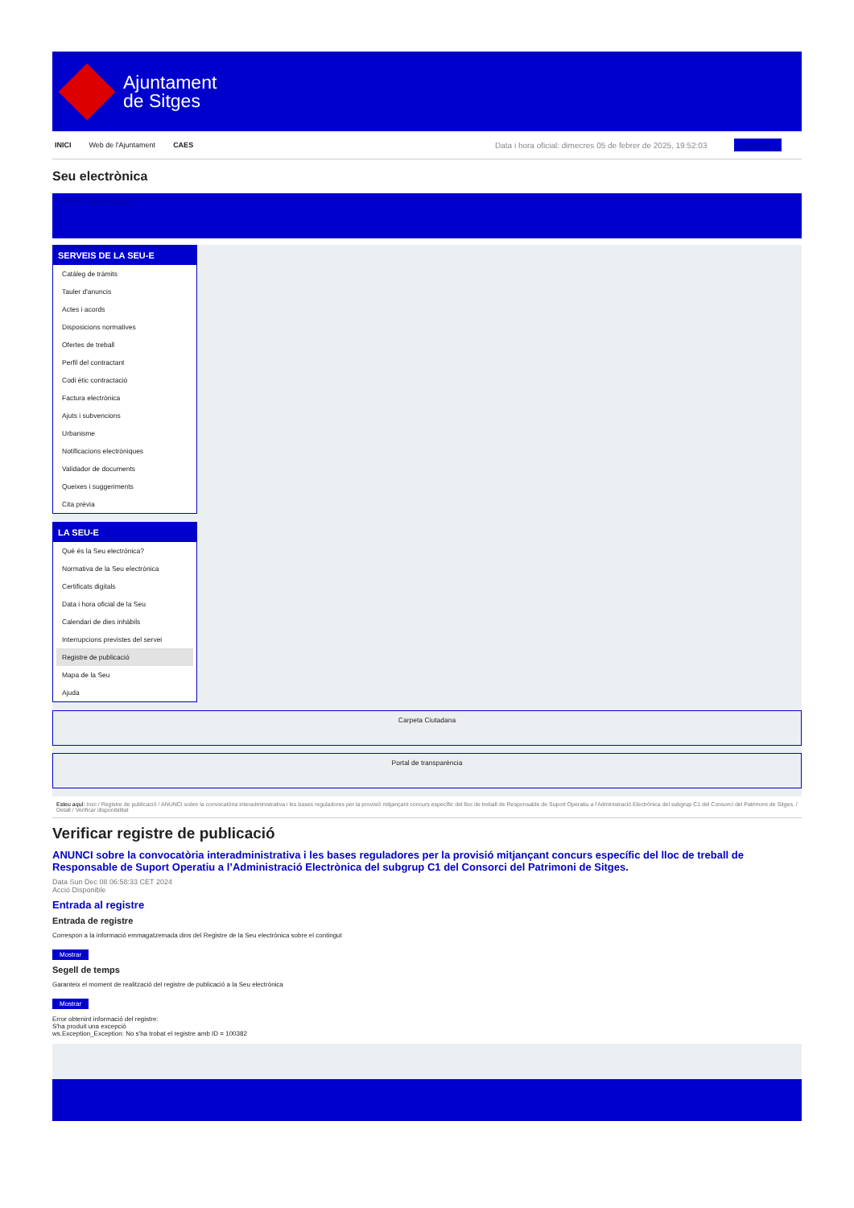Ajuntament
de Sitges
INICI Web de l'Ajuntament CAES Data i hora oficial: dimecres 05 de febrer de 2025, 19:52:03 Directorio
Seu electrònica
Obtenir còpia autèntica
SERVEIS DE LA SEU-E
Catàleg de tràmits
Tauler d'anuncis
Actes i acords
Disposicions normatives
Ofertes de treball
Perfil del contractant
Codi ètic contractació
Factura electrònica
Ajuts i subvencions
Urbanisme
Notificacions electròniques
Validador de documents
Queixes i suggeriments
Cita prèvia
LA SEU-E
Què és la Seu electrònica?
Normativa de la Seu electrònica
Certificats digitals
Data i hora oficial de la Seu
Calendari de dies inhàbils
Interrupcions previstes del servei
Registre de publicació
Mapa de la Seu
Ajuda
Carpeta Ciutadana
Portal de transparència
Esteu aquí: Inici / Registre de publicació / ANUNCI sobre la convocatòria interadministrativa i les bases reguladores per la provisió mitjançant concurs específic del lloc de treball de Responsable de Suport Operatiu a l'Administració Electrònica del subgrup C1 del Consorci del Patrimoni de Sitges. / Detall / Verificar disponibilitat
Verificar registre de publicació
ANUNCI sobre la convocatòria interadministrativa i les bases reguladores per la provisió mitjançant concurs específic del lloc de treball de Responsable de Suport Operatiu a l’Administració Electrònica del subgrup C1 del Consorci del Patrimoni de Sitges.
Data Sun Dec 08 06:58:33 CET 2024
Acció Disponible
Entrada al registre
Entrada de registre
Correspon a la informació emmagatzemada dins del Registre de la Seu electrònica sobre el contingut
Mostrar
Segell de temps
Garanteix el moment de realització del registre de publicació a la Seu electrònica
Mostrar
Error obtenint informació del registre:
S'ha produit una excepció
ws.Exception_Exception: No s'ha trobat el registre amb ID = 100382